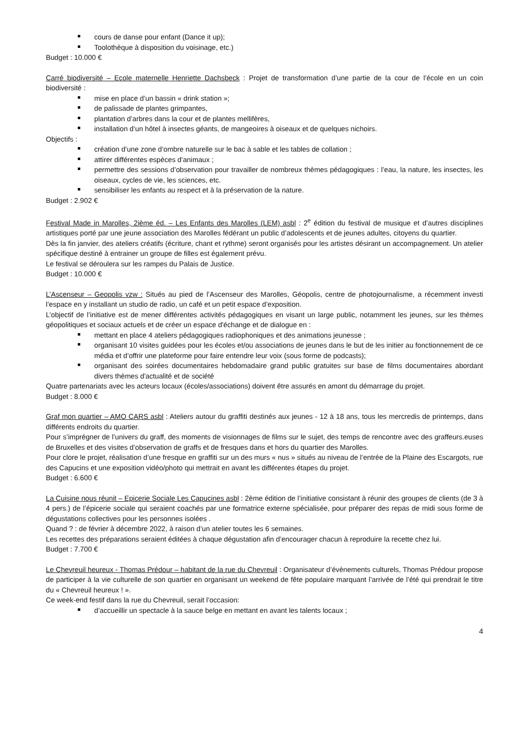cours de danse pour enfant (Dance it up);
Toolothèque à disposition du voisinage, etc.)
Budget : 10.000 €
Carré biodiversité – Ecole maternelle Henriette Dachsbeck : Projet de transformation d’une partie de la cour de l’école en un coin biodiversité :
mise en place d’un bassin « drink station »;
de palissade de plantes grimpantes,
plantation d’arbres dans la cour et de plantes mellifères,
installation d’un hôtel à insectes géants, de mangeoires à oiseaux et de quelques nichoirs.
Objectifs :
création d’une zone d’ombre naturelle sur le bac à sable et les tables de collation ;
attirer différentes espèces d’animaux ;
permettre des sessions d’observation pour travailler de nombreux thèmes pédagogiques : l’eau, la nature, les insectes, les oiseaux, cycles de vie, les sciences, etc.
sensibiliser les enfants au respect et à la préservation de la nature.
Budget : 2.902 €
Festival Made in Marolles, 2ième éd. – Les Enfants des Marolles (LEM) asbl : 2<sup>e</sup> édition du festival de musique et d’autres disciplines artistiques porté par une jeune association des Marolles fédérant un public d’adolescents et de jeunes adultes, citoyens du quartier.
Dès la fin janvier, des ateliers créatifs (écriture, chant et rythme) seront organisés pour les artistes désirant un accompagnement. Un atelier spécifique destiné à entrainer un groupe de filles est également prévu.
Le festival se déroulera sur les rampes du Palais de Justice.
Budget : 10.000 €
L’Ascenseur – Geopolis vzw : Situés au pied de l’Ascenseur des Marolles, Géopolis, centre de photojournalisme, a récemment investi l’espace en y installant un studio de radio, un café et un petit espace d’exposition.
L’objectif de l’initiative est de mener différentes activités pédagogiques en visant un large public, notamment les jeunes, sur les thèmes géopolitiques et sociaux actuels et de créer un espace d'échange et de dialogue en :
mettant en place 4 ateliers pédagogiques radiophoniques et des animations jeunesse ;
organisant 10 visites guidées pour les écoles et/ou associations de jeunes dans le but de les initier au fonctionnement de ce média et d’offrir une plateforme pour faire entendre leur voix (sous forme de podcasts);
organisant des soirées documentaires hebdomadaire grand public gratuites sur base de films documentaires abordant divers thèmes d'actualité et de société
Quatre partenariats avec les acteurs locaux (écoles/associations) doivent être assurés en amont du démarrage du projet.
Budget : 8.000 €
Graf mon quartier – AMO CARS asbl : Ateliers autour du graffiti destinés aux jeunes - 12 à 18 ans, tous les mercredis de printemps, dans différents endroits du quartier.
Pour s’imprégner de l’univers du graff, des moments de visionnages de films sur le sujet, des temps de rencontre avec des graffeurs.euses de Bruxelles et des visites d’observation de graffs et de fresques dans et hors du quartier des Marolles.
Pour clore le projet, réalisation d’une fresque en graffiti sur un des murs « nus » situés au niveau de l’entrée de la Plaine des Escargots, rue des Capucins et une exposition vidéo/photo qui mettrait en avant les différentes étapes du projet.
Budget : 6.600 €
La Cuisine nous réunit – Epicerie Sociale Les Capucines asbl : 2ème édition de l’initiative consistant à réunir des groupes de clients (de 3 à 4 pers.) de l’épicerie sociale qui seraient coachés par une formatrice externe spécialisée, pour préparer des repas de midi sous forme de dégustations collectives pour les personnes isolées .
Quand ? : de février à décembre 2022, à raison d’un atelier toutes les 6 semaines.
Les recettes des préparations seraient éditées à chaque dégustation afin d’encourager chacun à reproduire la recette chez lui.
Budget : 7.700 €
Le Chevreuil heureux - Thomas Prédour – habitant de la rue du Chevreuil : Organisateur d’évènements culturels, Thomas Prédour propose de participer à la vie culturelle de son quartier en organisant un weekend de fête populaire marquant l’arrivée de l’été qui prendrait le titre du « Chevreuil heureux ! ».
Ce week-end festif dans la rue du Chevreuil, serait l’occasion:
d’accueillir un spectacle à la sauce belge en mettant en avant les talents locaux ;
4